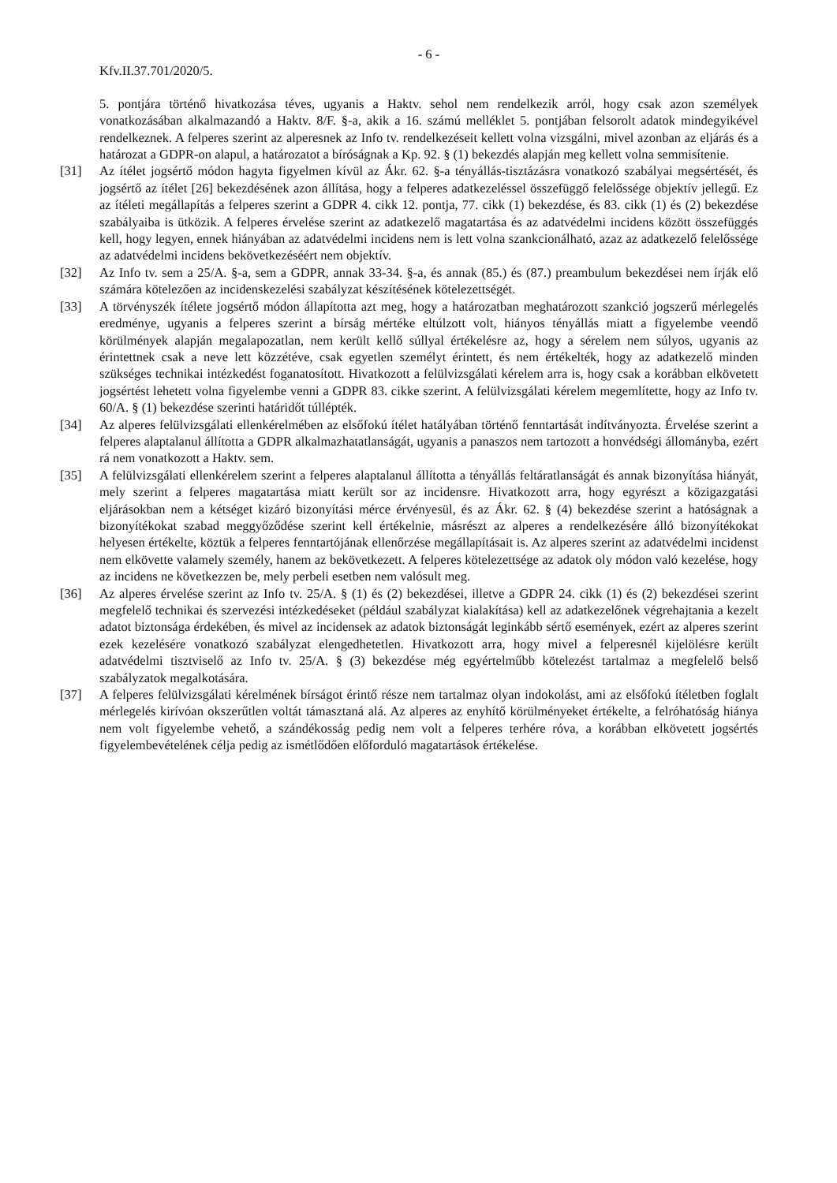- 6 -
Kfv.II.37.701/2020/5.
5. pontjára történő hivatkozása téves, ugyanis a Haktv. sehol nem rendelkezik arról, hogy csak azon személyek vonatkozásában alkalmazandó a Haktv. 8/F. §-a, akik a 16. számú melléklet 5. pontjában felsorolt adatok mindegyikével rendelkeznek. A felperes szerint az alperesnek az Info tv. rendelkezéseit kellett volna vizsgálni, mivel azonban az eljárás és a határozat a GDPR-on alapul, a határozatot a bíróságnak a Kp. 92. § (1) bekezdés alapján meg kellett volna semmisítenie.
[31] Az ítélet jogsértő módon hagyta figyelmen kívül az Ákr. 62. §-a tényállás-tisztázásra vonatkozó szabályai megsértését, és jogsértő az ítélet [26] bekezdésének azon állítása, hogy a felperes adatkezeléssel összefüggő felelőssége objektív jellegű. Ez az ítéleti megállapítás a felperes szerint a GDPR 4. cikk 12. pontja, 77. cikk (1) bekezdése, és 83. cikk (1) és (2) bekezdése szabályaiba is ütközik. A felperes érvelése szerint az adatkezelő magatartása és az adatvédelmi incidens között összefüggés kell, hogy legyen, ennek hiányában az adatvédelmi incidens nem is lett volna szankcionálható, azaz az adatkezelő felelőssége az adatvédelmi incidens bekövetkezéséért nem objektív.
[32] Az Info tv. sem a 25/A. §-a, sem a GDPR, annak 33-34. §-a, és annak (85.) és (87.) preambulum bekezdései nem írják elő számára kötelezően az incidenskezelési szabályzat készítésének kötelezettségét.
[33] A törvényszék ítélete jogsértő módon állapította azt meg, hogy a határozatban meghatározott szankció jogszerű mérlegelés eredménye, ugyanis a felperes szerint a bírság mértéke eltúlzott volt, hiányos tényállás miatt a figyelembe veendő körülmények alapján megalapozatlan, nem került kellő súllyal értékelésre az, hogy a sérelem nem súlyos, ugyanis az érintettnek csak a neve lett közzétéve, csak egyetlen személyt érintett, és nem értékelték, hogy az adatkezelő minden szükséges technikai intézkedést foganatosított. Hivatkozott a felülvizsgálati kérelem arra is, hogy csak a korábban elkövetett jogsértést lehetett volna figyelembe venni a GDPR 83. cikke szerint. A felülvizsgálati kérelem megemlítette, hogy az Info tv. 60/A. § (1) bekezdése szerinti határidőt túllépték.
[34] Az alperes felülvizsgálati ellenkérelmében az elsőfokú ítélet hatályában történő fenntartását indítványozta. Érvelése szerint a felperes alaptalanul állította a GDPR alkalmazhatatlanságát, ugyanis a panaszos nem tartozott a honvédségi állományba, ezért rá nem vonatkozott a Haktv. sem.
[35] A felülvizsgálati ellenkérelem szerint a felperes alaptalanul állította a tényállás feltáratlanságát és annak bizonyítása hiányát, mely szerint a felperes magatartása miatt került sor az incidensre. Hivatkozott arra, hogy egyrészt a közigazgatási eljárásokban nem a kétséget kizáró bizonyítási mérce érvényesül, és az Ákr. 62. § (4) bekezdése szerint a hatóságnak a bizonyítékokat szabad meggyőződése szerint kell értékelnie, másrészt az alperes a rendelkezésére álló bizonyítékokat helyesen értékelte, köztük a felperes fenntartójának ellenőrzése megállapításait is. Az alperes szerint az adatvédelmi incidenst nem elkövette valamely személy, hanem az bekövetkezett. A felperes kötelezettsége az adatok oly módon való kezelése, hogy az incidens ne következzen be, mely perbeli esetben nem valósult meg.
[36] Az alperes érvelése szerint az Info tv. 25/A. § (1) és (2) bekezdései, illetve a GDPR 24. cikk (1) és (2) bekezdései szerint megfelelő technikai és szervezési intézkedéseket (például szabályzat kialakítása) kell az adatkezelőnek végrehajtania a kezelt adatot biztonsága érdekében, és mivel az incidensek az adatok biztonságát leginkább sértő események, ezért az alperes szerint ezek kezelésére vonatkozó szabályzat elengedhetetlen. Hivatkozott arra, hogy mivel a felperesnél kijelölésre került adatvédelmi tisztviselő az Info tv. 25/A. § (3) bekezdése még egyértelműbb kötelezést tartalmaz a megfelelő belső szabályzatok megalkotására.
[37] A felperes felülvizsgálati kérelmének bírságot érintő része nem tartalmaz olyan indokolást, ami az elsőfokú ítéletben foglalt mérlegelés kirívóan okszerűtlen voltát támasztaná alá. Az alperes az enyhítő körülményeket értékelte, a felróhatóság hiánya nem volt figyelembe vehető, a szándékosság pedig nem volt a felperes terhére róva, a korábban elkövetett jogsértés figyelembevételének célja pedig az ismétlődően előforduló magatartások értékelése.